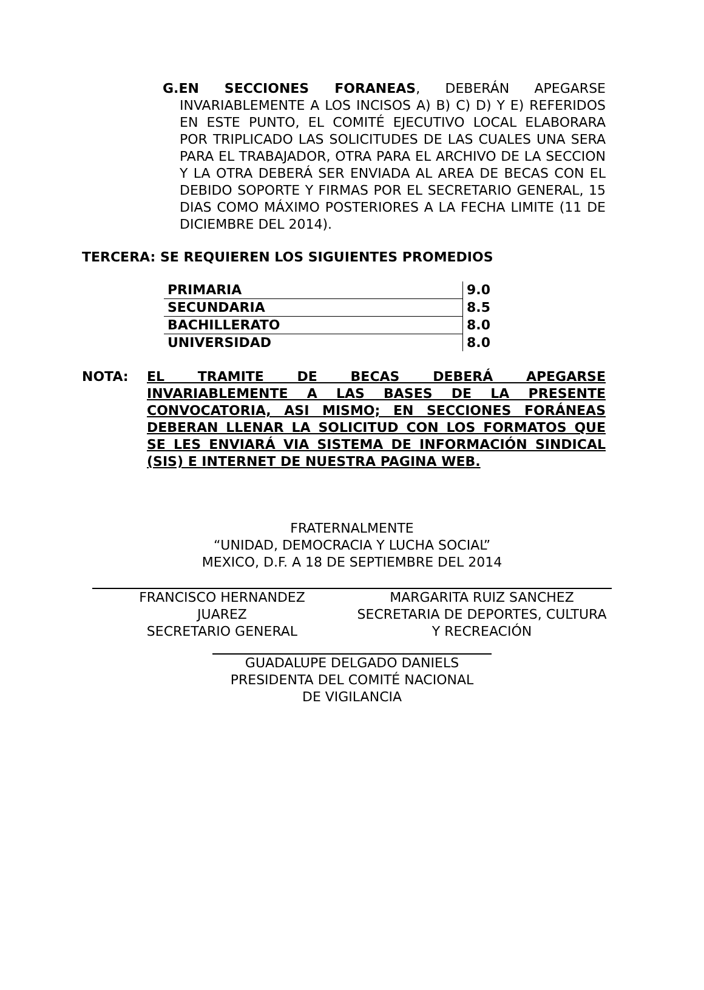G.EN SECCIONES FORANEAS, DEBERÁN APEGARSE INVARIABLEMENTE A LOS INCISOS A) B) C) D) Y E) REFERIDOS EN ESTE PUNTO, EL COMITÉ EJECUTIVO LOCAL ELABORARA POR TRIPLICADO LAS SOLICITUDES DE LAS CUALES UNA SERA PARA EL TRABAJADOR, OTRA PARA EL ARCHIVO DE LA SECCION Y LA OTRA DEBERÁ SER ENVIADA AL AREA DE BECAS CON EL DEBIDO SOPORTE Y FIRMAS POR EL SECRETARIO GENERAL, 15 DIAS COMO MÁXIMO POSTERIORES A LA FECHA LIMITE (11 DE DICIEMBRE DEL 2014).
TERCERA: SE REQUIEREN LOS SIGUIENTES PROMEDIOS
| PRIMARIA | 9.0 |
| SECUNDARIA | 8.5 |
| BACHILLERATO | 8.0 |
| UNIVERSIDAD | 8.0 |
NOTA: EL TRAMITE DE BECAS DEBERÁ APEGARSE INVARIABLEMENTE A LAS BASES DE LA PRESENTE CONVOCATORIA, ASI MISMO; EN SECCIONES FORÁNEAS DEBERAN LLENAR LA SOLICITUD CON LOS FORMATOS QUE SE LES ENVIARÁ VIA SISTEMA DE INFORMACIÓN SINDICAL (SIS) E INTERNET DE NUESTRA PAGINA WEB.
FRATERNALMENTE
“UNIDAD, DEMOCRACIA Y LUCHA SOCIAL”
MEXICO, D.F. A 18 DE SEPTIEMBRE DEL 2014
FRANCISCO HERNANDEZ
JUAREZ
SECRETARIO GENERAL
MARGARITA RUIZ SANCHEZ
SECRETARIA DE DEPORTES, CULTURA
Y RECREACIÓN
GUADALUPE DELGADO DANIELS
PRESIDENTA DEL COMITÉ NACIONAL
DE VIGILANCIA